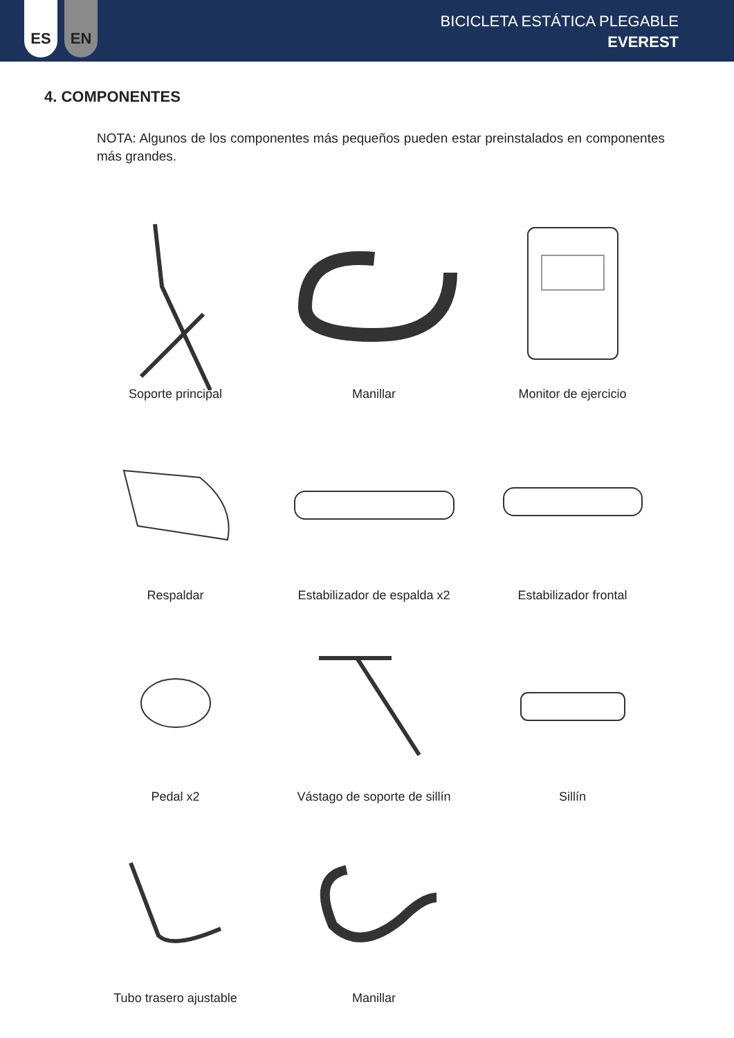ES EN
BICICLETA ESTÁTICA PLEGABLE
EVEREST
4. COMPONENTES
NOTA: Algunos de los componentes más pequeños pueden estar preinstalados en componentes más grandes.
Soporte principal
Manillar
Monitor de ejercicio
Respaldar
Estabilizador de espalda x2
Estabilizador frontal
Pedal x2
Vástago de soporte de sillín
Sillín
Tubo trasero ajustable
Manillar